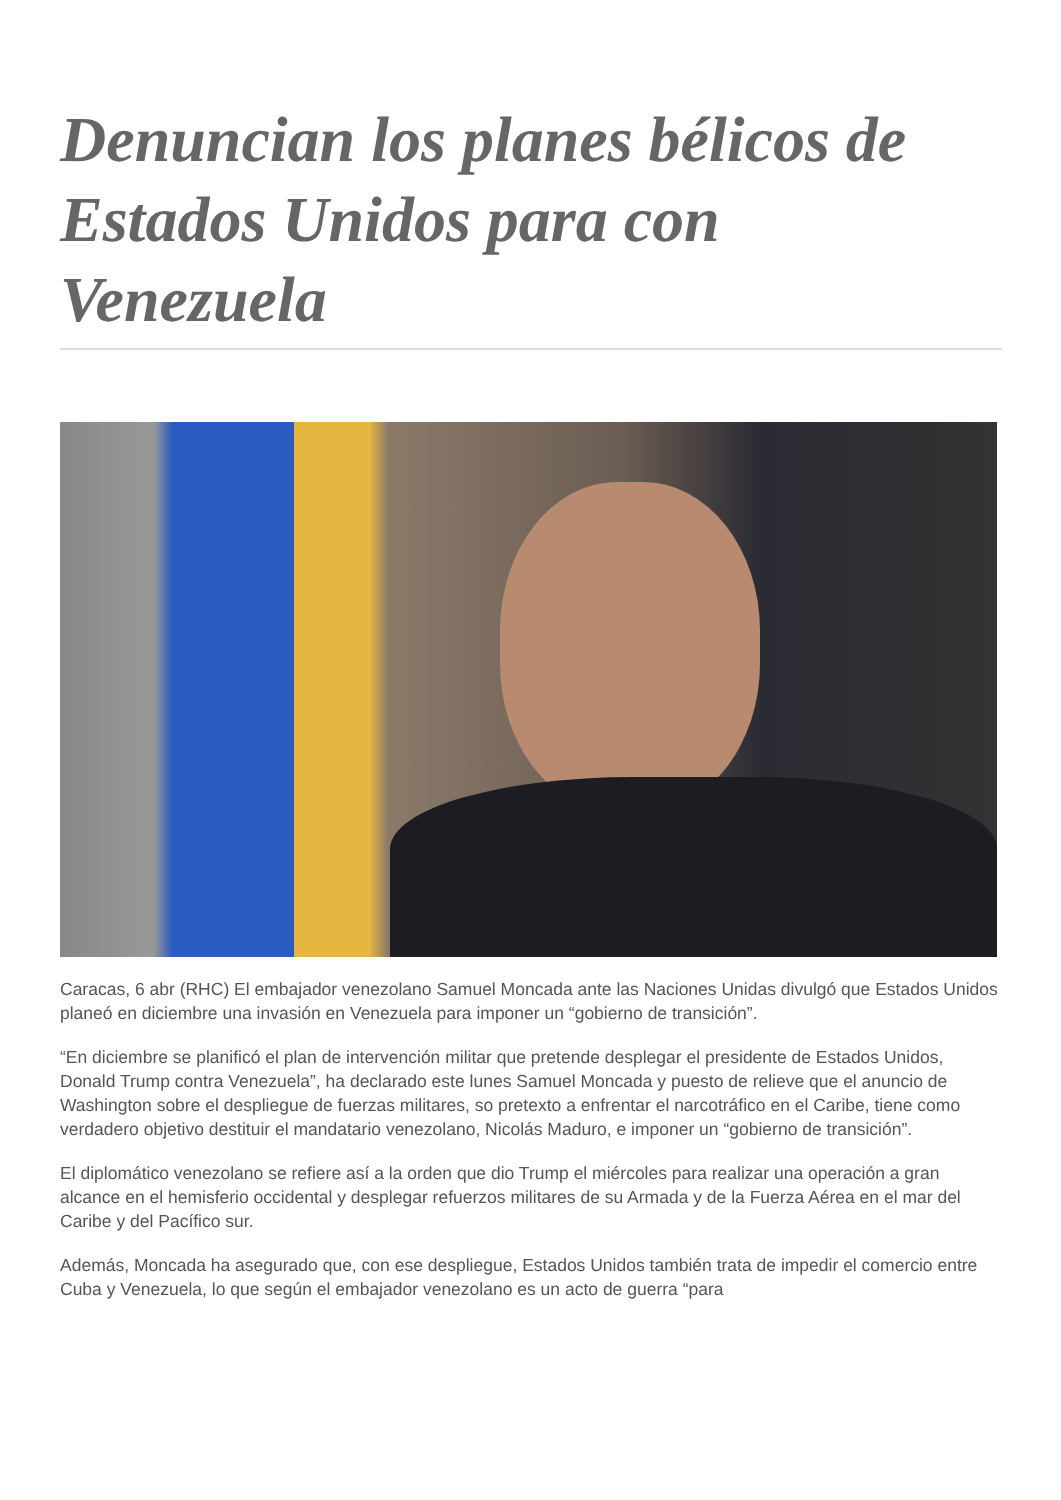Denuncian los planes bélicos de Estados Unidos para con Venezuela
Caracas, 6 abr (RHC) El embajador venezolano Samuel Moncada ante las Naciones Unidas divulgó que Estados Unidos planeó en diciembre una invasión en Venezuela para imponer un “gobierno de transición”.
“En diciembre se planificó el plan de intervención militar que pretende desplegar el presidente de Estados Unidos, Donald Trump contra Venezuela”, ha declarado este lunes Samuel Moncada y puesto de relieve que el anuncio de Washington sobre el despliegue de fuerzas militares, so pretexto a enfrentar el narcotráfico en el Caribe, tiene como verdadero objetivo destituir el mandatario venezolano, Nicolás Maduro, e imponer un “gobierno de transición”.
El diplomático venezolano se refiere así a la orden que dio Trump el miércoles para realizar una operación a gran alcance en el hemisferio occidental y desplegar refuerzos militares de su Armada y de la Fuerza Aérea en el mar del Caribe y del Pacífico sur.
Además, Moncada ha asegurado que, con ese despliegue, Estados Unidos también trata de impedir el comercio entre Cuba y Venezuela, lo que según el embajador venezolano es un acto de guerra “para